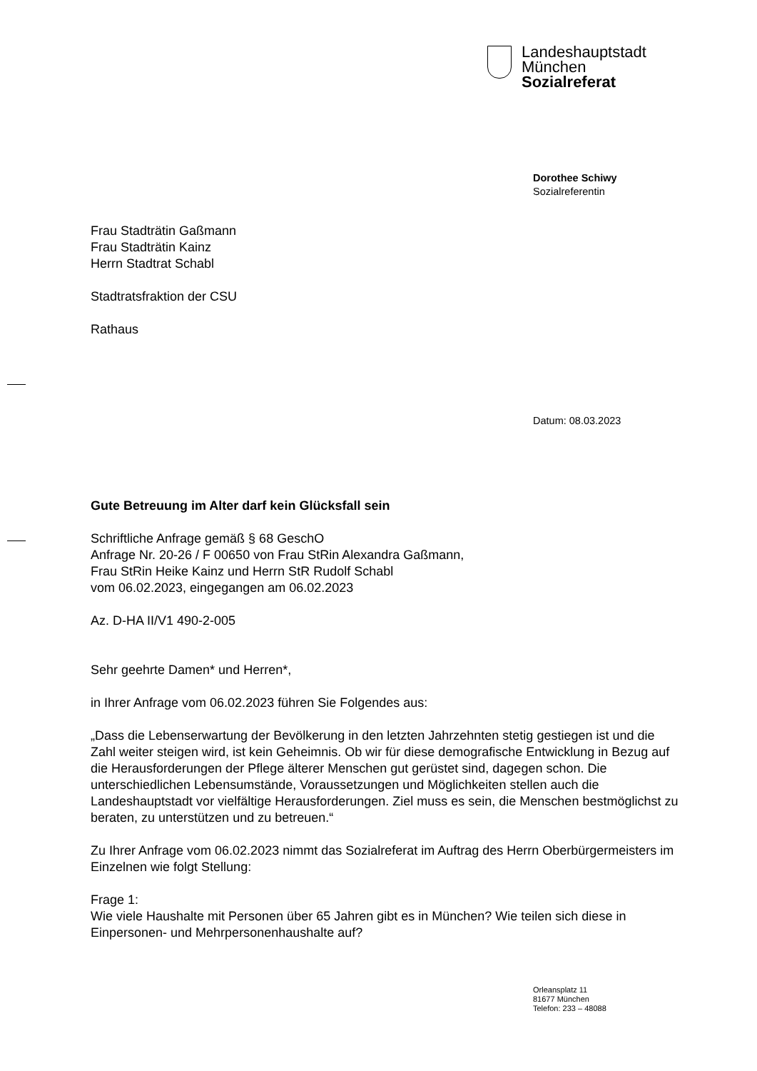Landeshauptstadt
München
Sozialreferat
Dorothee Schiwy
Sozialreferentin
Frau Stadträtin Gaßmann
Frau Stadträtin Kainz
Herrn Stadtrat Schabl
Stadtratsfraktion der CSU
Rathaus
Datum: 08.03.2023
Gute Betreuung im Alter darf kein Glücksfall sein
Schriftliche Anfrage gemäß § 68 GeschO
Anfrage Nr. 20-26 / F 00650 von Frau StRin Alexandra Gaßmann,
Frau StRin Heike Kainz und Herrn StR Rudolf Schabl
vom 06.02.2023, eingegangen am 06.02.2023
Az. D-HA II/V1 490-2-005
Sehr geehrte Damen* und Herren*,
in Ihrer Anfrage vom 06.02.2023 führen Sie Folgendes aus:
„Dass die Lebenserwartung der Bevölkerung in den letzten Jahrzehnten stetig gestiegen ist und die Zahl weiter steigen wird, ist kein Geheimnis. Ob wir für diese demografische Entwicklung in Bezug auf die Herausforderungen der Pflege älterer Menschen gut gerüstet sind, dagegen schon. Die unterschiedlichen Lebensumstände, Voraussetzungen und Möglichkeiten stellen auch die Landeshauptstadt vor vielfältige Herausforderungen. Ziel muss es sein, die Menschen bestmöglichst zu beraten, zu unterstützen und zu betreuen.“
Zu Ihrer Anfrage vom 06.02.2023 nimmt das Sozialreferat im Auftrag des Herrn Oberbürgermeisters im Einzelnen wie folgt Stellung:
Frage 1:
Wie viele Haushalte mit Personen über 65 Jahren gibt es in München? Wie teilen sich diese in Einpersonen- und Mehrpersonenhaushalte auf?
Orleansplatz 11
81677 München
Telefon: 233 – 48088